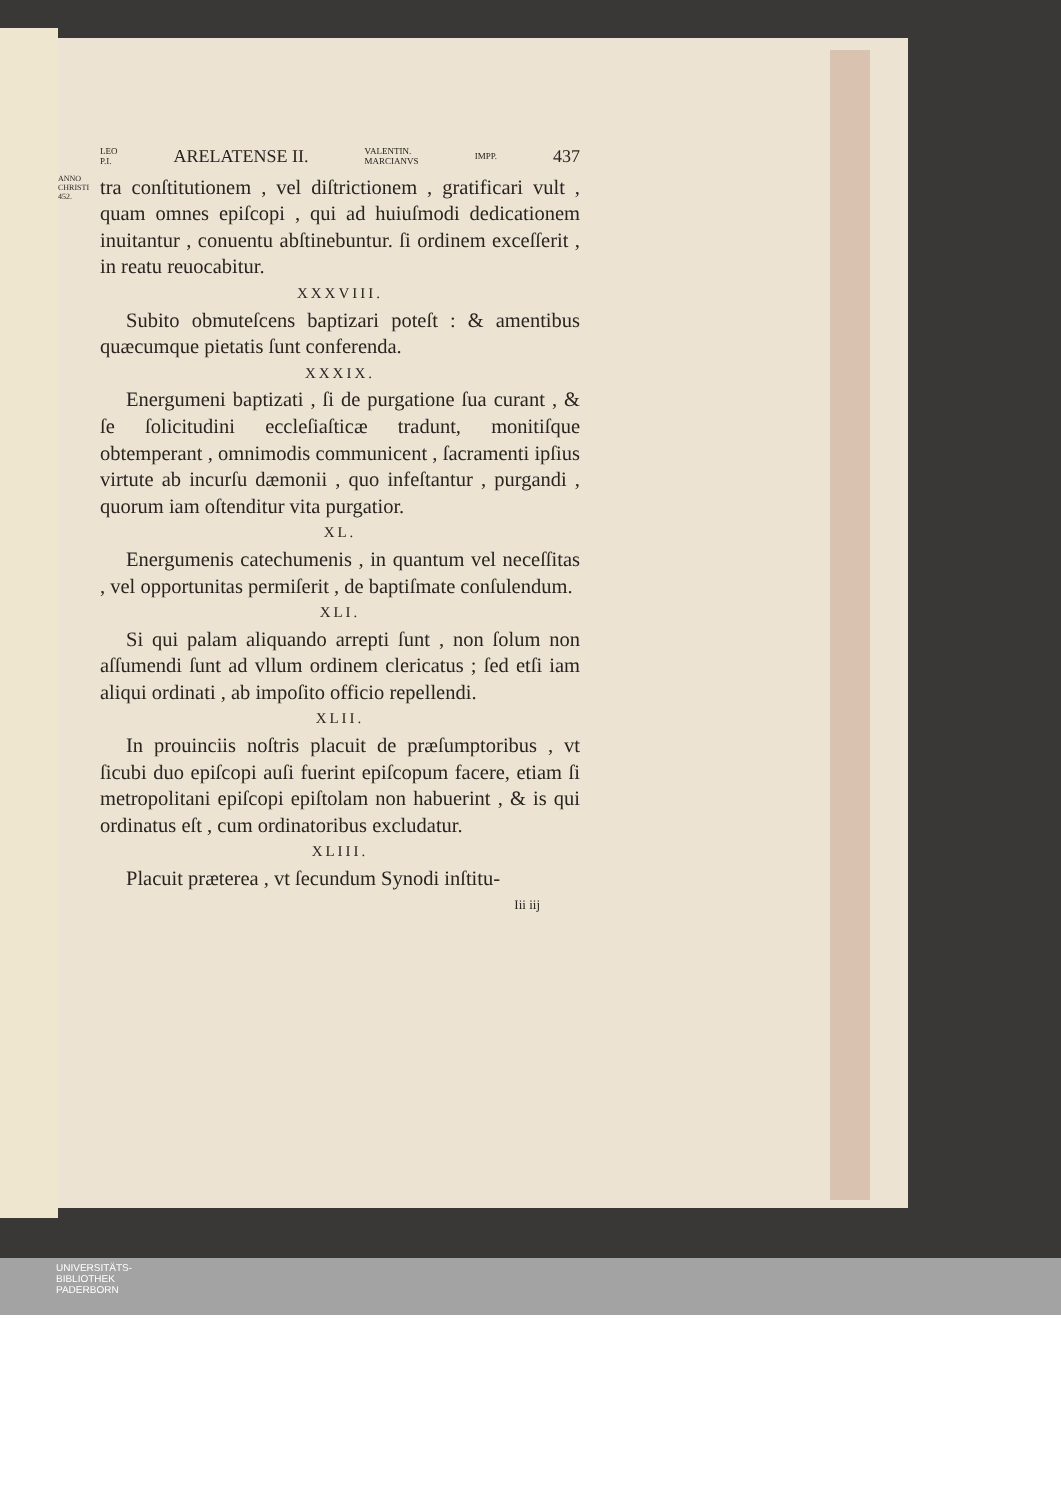LEO
P.I. ARELATENSE II. VALENTIN.
MARCIANVS IMPP. 437
ANNO CHRISTI 452.
tra conſtitutionem , vel diſtrictionem , gratificari vult , quam omnes epiſcopi , qui ad huiuſmodi dedicationem inuitantur , conuentu abſtinebuntur. ſi ordinem exceſſerit , in reatu reuocabitur.
XXXVIII.
Subito obmuteſcens baptizari poteſt : & amentibus quæcumque pietatis ſunt conferenda.
XXXIX.
Energumeni baptizati , ſi de purgatione ſua curant , & ſe ſolicitudini eccleſiaſticæ tradunt, monitiſque obtemperant , omnimodis communicent , ſacramenti ipſius virtute ab incurſu dæmonii , quo infeſtantur , purgandi , quorum iam oſtenditur vita purgatior.
XL.
Energumenis catechumenis , in quantum vel neceſſitas , vel opportunitas permiſerit , de baptiſmate conſulendum.
XLI.
Si qui palam aliquando arrepti ſunt , non ſolum non aſſumendi ſunt ad vllum ordinem clericatus ; ſed etſi iam aliqui ordinati , ab impoſito officio repellendi.
XLII.
In prouinciis noſtris placuit de præſumptoribus , vt ſicubi duo epiſcopi auſi fuerint epiſcopum facere, etiam ſi metropolitani epiſcopi epiſtolam non habuerint , & is qui ordinatus eſt , cum ordinatoribus excludatur.
XLIII.
Placuit præterea , vt ſecundum Synodi inſtitu-
Iii iij
UNIVERSITÄTS-
BIBLIOTHEK
PADERBORN